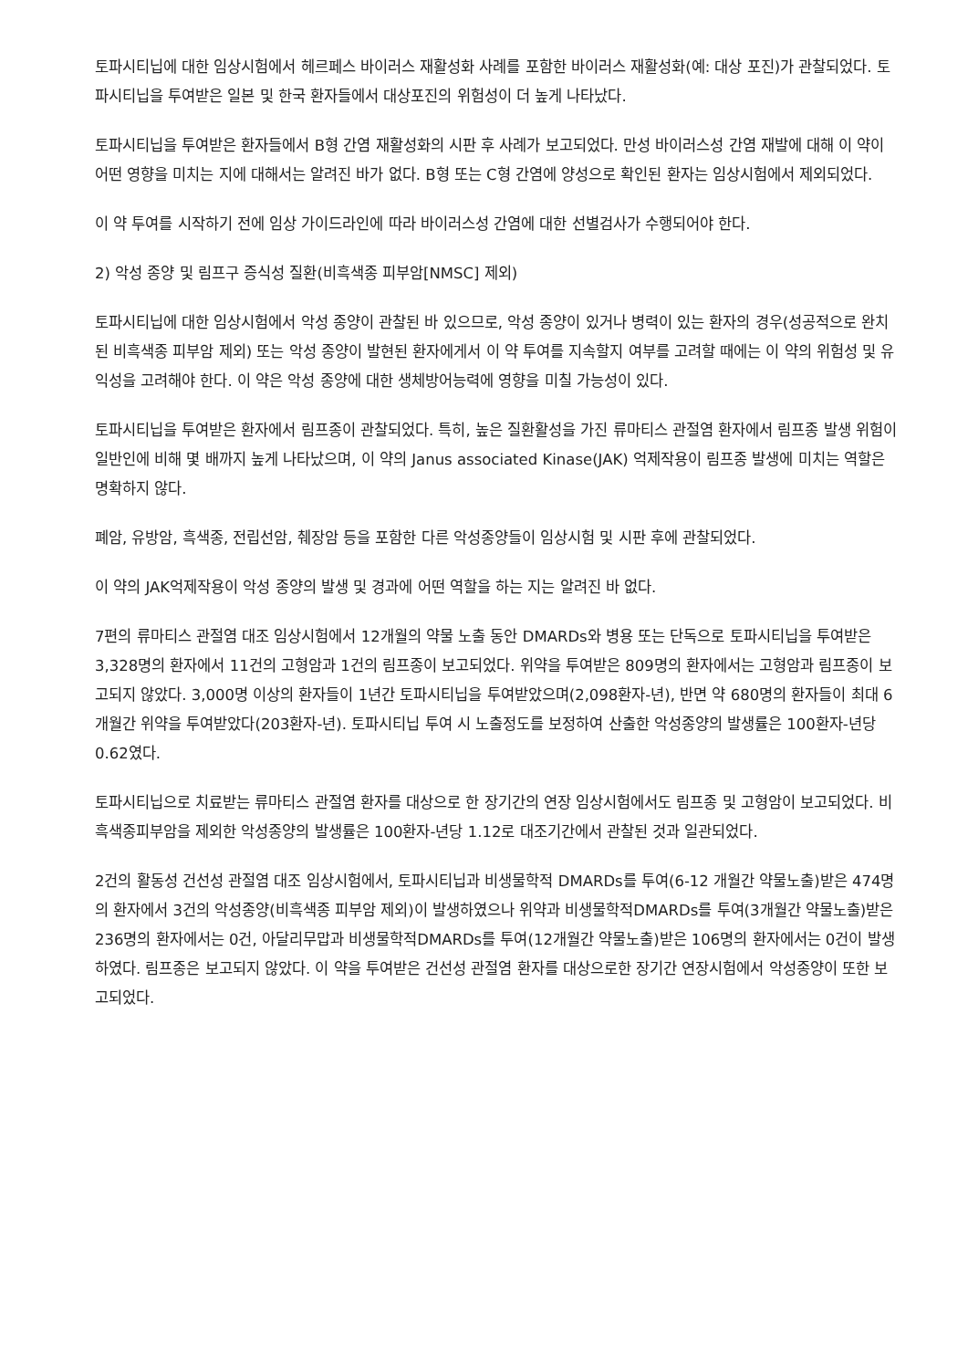토파시티닙에 대한 임상시험에서 헤르페스 바이러스 재활성화 사례를 포함한 바이러스 재활성화(예: 대상 포진)가 관찰되었다. 토파시티닙을 투여받은 일본 및 한국 환자들에서 대상포진의 위험성이 더 높게 나타났다.
토파시티닙을 투여받은 환자들에서 B형 간염 재활성화의 시판 후 사례가 보고되었다. 만성 바이러스성 간염 재발에 대해 이 약이 어떤 영향을 미치는 지에 대해서는 알려진 바가 없다. B형 또는 C형 간염에 양성으로 확인된 환자는 임상시험에서 제외되었다.
이 약 투여를 시작하기 전에 임상 가이드라인에 따라 바이러스성 간염에 대한 선별검사가 수행되어야 한다.
2) 악성 종양 및 림프구 증식성 질환(비흑색종 피부암[NMSC] 제외)
토파시티닙에 대한 임상시험에서 악성 종양이 관찰된 바 있으므로, 악성 종양이 있거나 병력이 있는 환자의 경우(성공적으로 완치된 비흑색종 피부암 제외) 또는 악성 종양이 발현된 환자에게서 이 약 투여를 지속할지 여부를 고려할 때에는 이 약의 위험성 및 유익성을 고려해야 한다. 이 약은 악성 종양에 대한 생체방어능력에 영향을 미칠 가능성이 있다.
토파시티닙을 투여받은 환자에서 림프종이 관찰되었다. 특히, 높은 질환활성을 가진 류마티스 관절염 환자에서 림프종 발생 위험이 일반인에 비해 몇 배까지 높게 나타났으며, 이 약의 Janus associated Kinase(JAK) 억제작용이 림프종 발생에 미치는 역할은 명확하지 않다.
폐암, 유방암, 흑색종, 전립선암, 췌장암 등을 포함한 다른 악성종양들이 임상시험 및 시판 후에 관찰되었다.
이 약의 JAK억제작용이 악성 종양의 발생 및 경과에 어떤 역할을 하는 지는 알려진 바 없다.
7편의 류마티스 관절염 대조 임상시험에서 12개월의 약물 노출 동안 DMARDs와 병용 또는 단독으로 토파시티닙을 투여받은 3,328명의 환자에서 11건의 고형암과 1건의 림프종이 보고되었다. 위약을 투여받은 809명의 환자에서는 고형암과 림프종이 보고되지 않았다. 3,000명 이상의 환자들이 1년간 토파시티닙을 투여받았으며(2,098환자-년), 반면 약 680명의 환자들이 최대 6개월간 위약을 투여받았다(203환자-년). 토파시티닙 투여 시 노출정도를 보정하여 산출한 악성종양의 발생률은 100환자-년당 0.62였다.
토파시티닙으로 치료받는 류마티스 관절염 환자를 대상으로 한 장기간의 연장 임상시험에서도 림프종 및 고형암이 보고되었다. 비흑색종피부암을 제외한 악성종양의 발생률은 100환자-년당 1.12로 대조기간에서 관찰된 것과 일관되었다.
2건의 활동성 건선성 관절염 대조 임상시험에서, 토파시티닙과 비생물학적 DMARDs를 투여(6-12 개월간 약물노출)받은 474명의 환자에서 3건의 악성종양(비흑색종 피부암 제외)이 발생하였으나 위약과 비생물학적DMARDs를 투여(3개월간 약물노출)받은 236명의 환자에서는 0건, 아달리무맙과 비생물학적DMARDs를 투여(12개월간 약물노출)받은 106명의 환자에서는 0건이 발생하였다. 림프종은 보고되지 않았다. 이 약을 투여받은 건선성 관절염 환자를 대상으로한 장기간 연장시험에서 악성종양이 또한 보고되었다.